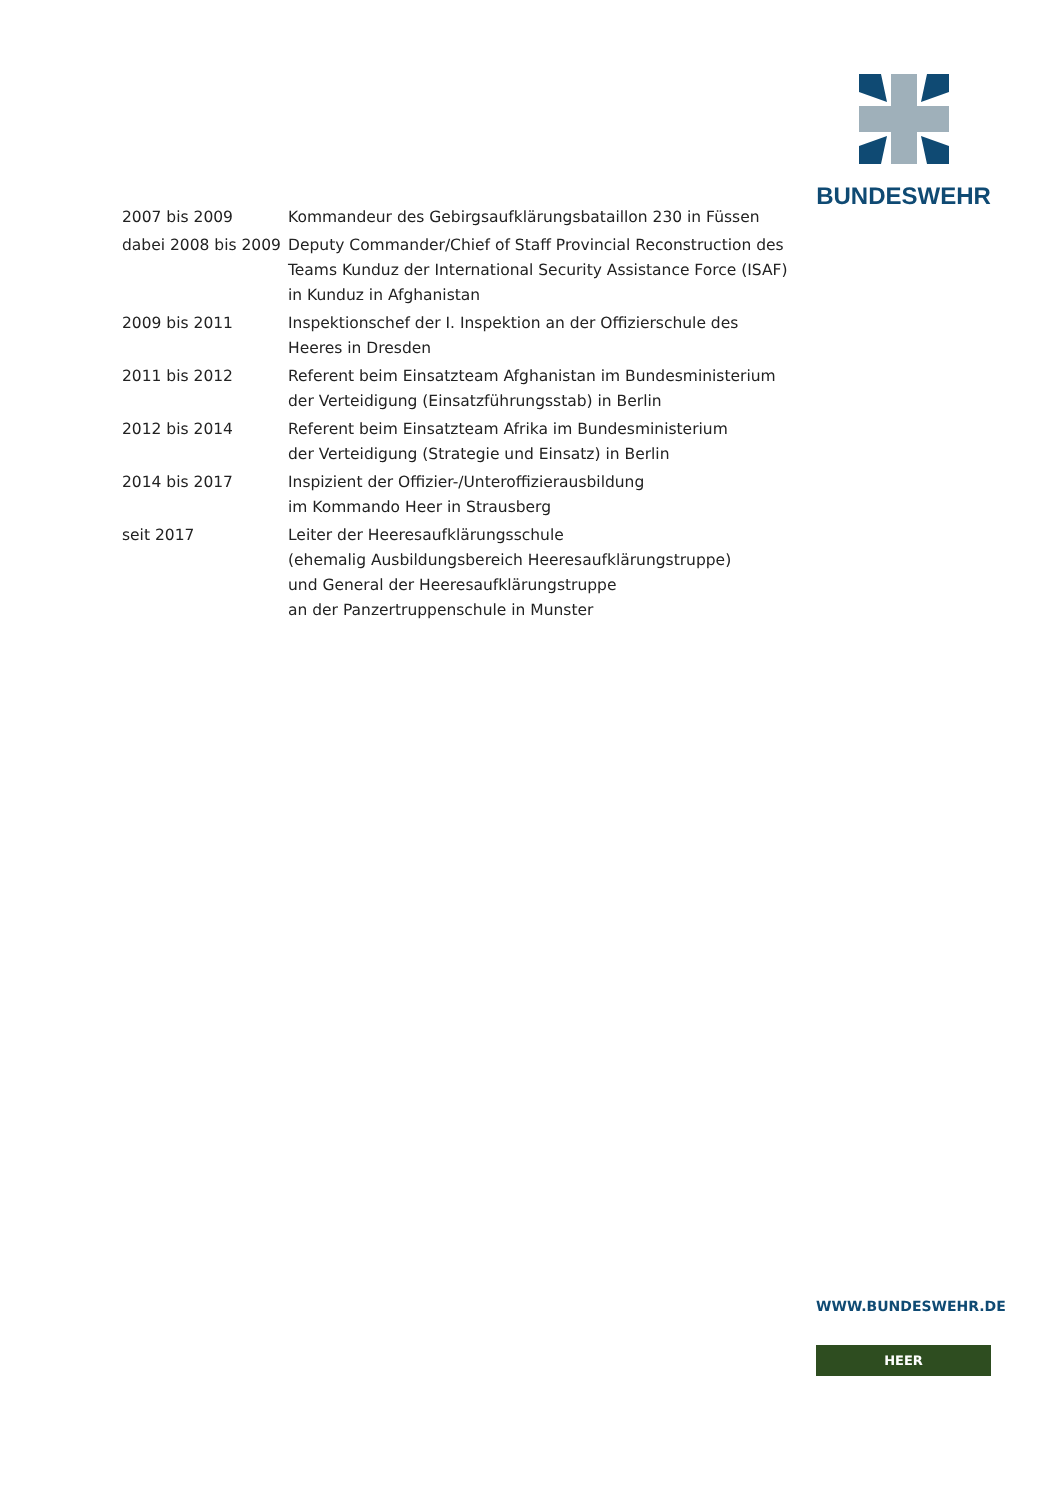BUNDESWEHR
| 2007 bis 2009 | Kommandeur des Gebirgsaufklärungsbataillon 230 in Füssen |
| dabei 2008 bis 2009 | Deputy Commander/Chief of Staff Provincial Reconstruction des Teams Kunduz der International Security Assistance Force (ISAF) in Kunduz in Afghanistan |
| 2009 bis 2011 | Inspektionschef der I. Inspektion an der Offizierschule des Heeres in Dresden |
| 2011 bis 2012 | Referent beim Einsatzteam Afghanistan im Bundesministerium der Verteidigung (Einsatzführungsstab) in Berlin |
| 2012 bis 2014 | Referent beim Einsatzteam Afrika im Bundesministerium der Verteidigung (Strategie und Einsatz) in Berlin |
| 2014 bis 2017 | Inspizient der Offizier-/Unteroffizierausbildung im Kommando Heer in Strausberg |
| seit 2017 | Leiter der Heeresaufklärungsschule (ehemalig Ausbildungsbereich Heeresaufklärungstruppe) und General der Heeresaufklärungstruppe an der Panzertruppenschule in Munster |
WWW.BUNDESWEHR.DE
HEER